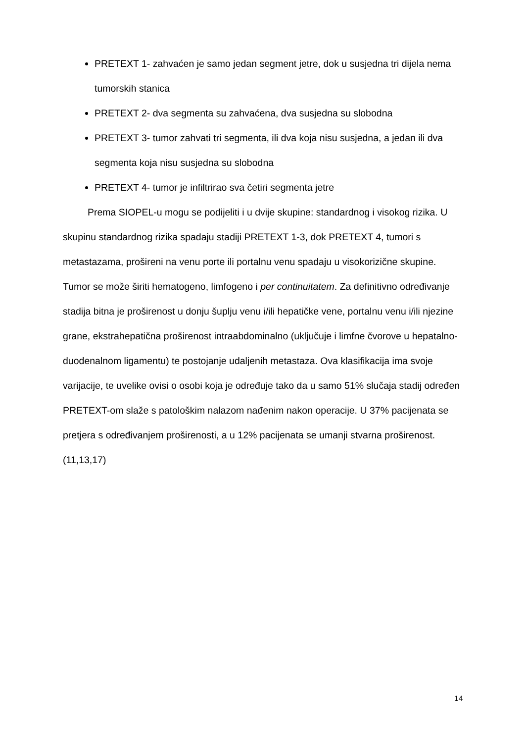PRETEXT 1- zahvaćen je samo jedan segment jetre, dok u susjedna tri dijela nema tumorskih stanica
PRETEXT 2- dva segmenta su zahvaćena, dva susjedna su slobodna
PRETEXT 3- tumor zahvati tri segmenta, ili dva koja nisu susjedna, a jedan ili dva segmenta koja nisu susjedna su slobodna
PRETEXT 4- tumor je infiltrirao sva četiri segmenta jetre
Prema SIOPEL-u mogu se podijeliti i u dvije skupine: standardnog i visokog rizika. U skupinu standardnog rizika spadaju stadiji PRETEXT 1-3, dok PRETEXT 4, tumori s metastazama, prošireni na venu porte ili portalnu venu spadaju u visokorizične skupine. Tumor se može širiti hematogeno, limfogeno i per continuitatem. Za definitivno određivanje stadija bitna je proširenost u donju šuplju venu i/ili hepatičke vene, portalnu venu i/ili njezine grane, ekstrahepatična proširenost intraabdominalno (uključuje i limfne čvorove u hepatalno-duodenalnom ligamentu) te postojanje udaljenih metastaza. Ova klasifikacija ima svoje varijacije, te uvelike ovisi o osobi koja je određuje tako da u samo 51% slučaja stadij određen PRETEXT-om slaže s patološkim nalazom nađenim nakon operacije. U 37% pacijenata se pretjera s određivanjem proširenosti, a u 12% pacijenata se umanji stvarna proširenost. (11,13,17)
14